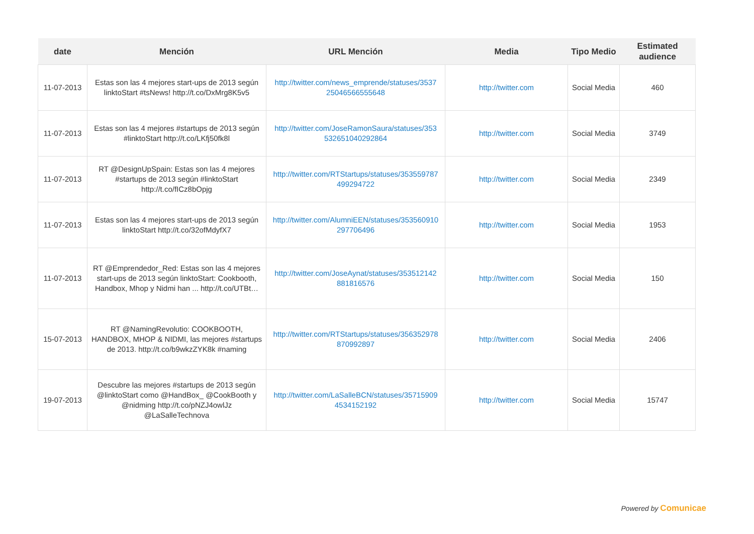| date | Mención | URL Mención | Media | Tipo Medio | Estimated audience |
| --- | --- | --- | --- | --- | --- |
| 11-07-2013 | Estas son las 4 mejores start-ups de 2013 según linktoStart #tsNews! http://t.co/DxMrg8K5v5 | http://twitter.com/news_emprende/statuses/3537 25046566555648 | http://twitter.com | Social Media | 460 |
| 11-07-2013 | Estas son las 4 mejores #startups de 2013 según #linktoStart http://t.co/LKfj50fk8l | http://twitter.com/JoseRamonSaura/statuses/353 532651040292864 | http://twitter.com | Social Media | 3749 |
| 11-07-2013 | RT @DesignUpSpain: Estas son las 4 mejores #startups de 2013 según #linktoStart http://t.co/fICz8bOpjg | http://twitter.com/RTStartups/statuses/353559787 499294722 | http://twitter.com | Social Media | 2349 |
| 11-07-2013 | Estas son las 4 mejores start-ups de 2013 según linktoStart http://t.co/32ofMdyfX7 | http://twitter.com/AlumniEEN/statuses/353560910 297706496 | http://twitter.com | Social Media | 1953 |
| 11-07-2013 | RT @Emprendedor_Red: Estas son las 4 mejores start-ups de 2013 según linktoStart: Cookbooth, Handbox, Mhop y Nidmi han ... http://t.co/UTBt… | http://twitter.com/JoseAynat/statuses/353512142 881816576 | http://twitter.com | Social Media | 150 |
| 15-07-2013 | RT @NamingRevolutio: COOKBOOTH, HANDBOX, MHOP & NIDMI, las mejores #startups de 2013. http://t.co/b9wkzZYK8k #naming | http://twitter.com/RTStartups/statuses/356352978 870992897 | http://twitter.com | Social Media | 2406 |
| 19-07-2013 | Descubre las mejores #startups de 2013 según @linktoStart como @HandBox_ @CookBooth y @nidming http://t.co/pNZJ4owlJz @LaSalleTechnova | http://twitter.com/LaSalleBCN/statuses/35715909 4534152192 | http://twitter.com | Social Media | 15747 |
Powered by Comunicae